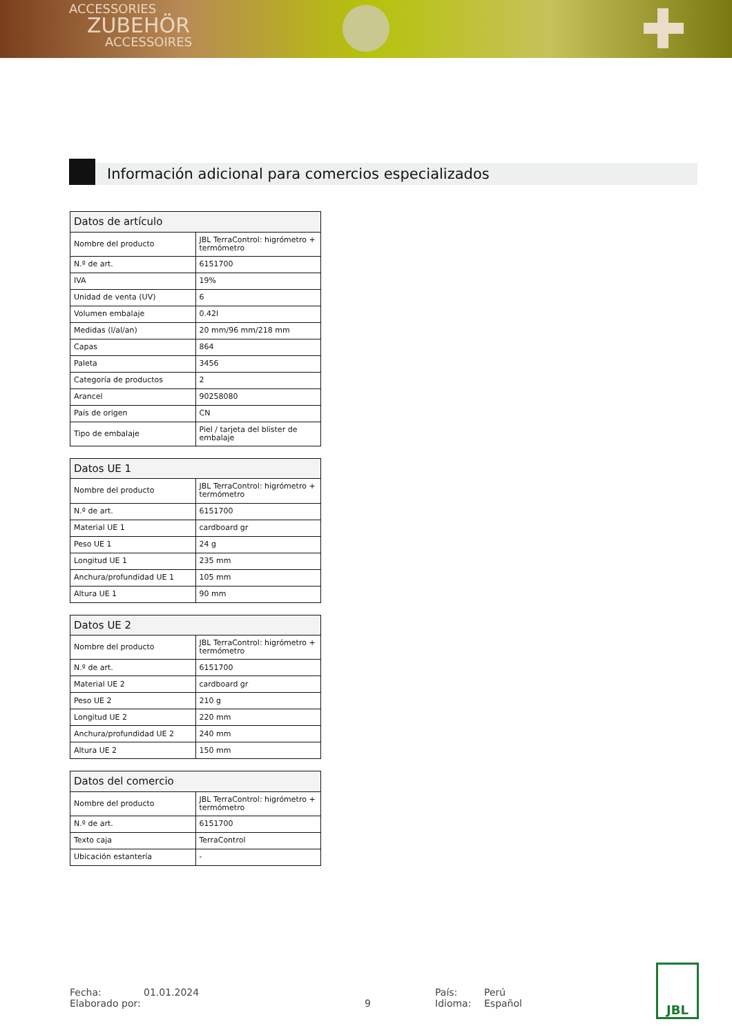ACCESSORIES
ZUBEHÖR
ACCESSOIRES
Información adicional para comercios especializados
| Datos de artículo | |
| --- | --- |
| Nombre del producto | JBL TerraControl: higrómetro + termómetro |
| N.º de art. | 6151700 |
| IVA | 19% |
| Unidad de venta (UV) | 6 |
| Volumen embalaje | 0.42l |
| Medidas (l/al/an) | 20 mm/96 mm/218 mm |
| Capas | 864 |
| Paleta | 3456 |
| Categoría de productos | 2 |
| Arancel | 90258080 |
| País de origen | CN |
| Tipo de embalaje | Piel / tarjeta del blister de embalaje |
| Datos UE 1 | |
| --- | --- |
| Nombre del producto | JBL TerraControl: higrómetro + termómetro |
| N.º de art. | 6151700 |
| Material UE 1 | cardboard gr |
| Peso UE 1 | 24 g |
| Longitud UE 1 | 235 mm |
| Anchura/profundidad UE 1 | 105 mm |
| Altura UE 1 | 90 mm |
| Datos UE 2 | |
| --- | --- |
| Nombre del producto | JBL TerraControl: higrómetro + termómetro |
| N.º de art. | 6151700 |
| Material UE 2 | cardboard gr |
| Peso UE 2 | 210 g |
| Longitud UE 2 | 220 mm |
| Anchura/profundidad UE 2 | 240 mm |
| Altura UE 2 | 150 mm |
| Datos del comercio | |
| --- | --- |
| Nombre del producto | JBL TerraControl: higrómetro + termómetro |
| N.º de art. | 6151700 |
| Texto caja | TerraControl |
| Ubicación estantería | - |
Fecha:
Elaborado por:
01.01.2024
9 País:
Idioma:
Perú
Español
JBL